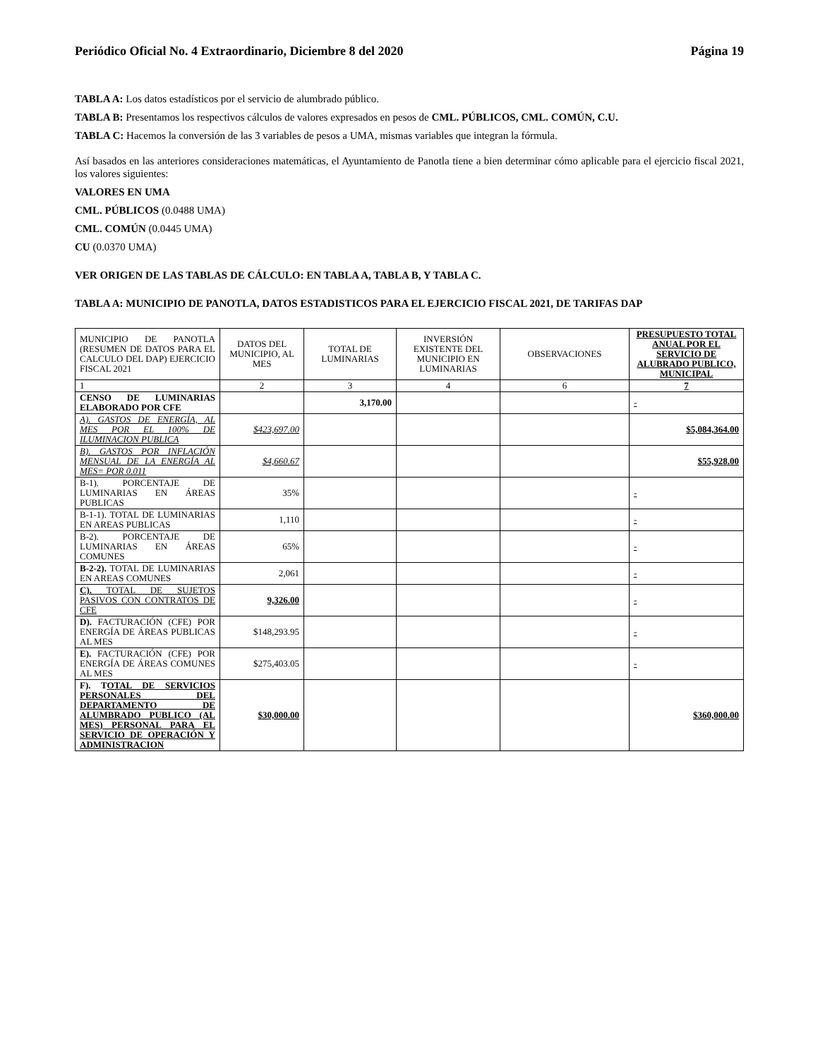Periódico Oficial No. 4 Extraordinario, Diciembre 8 del 2020 Página 19
TABLA A: Los datos estadísticos por el servicio de alumbrado público.
TABLA B: Presentamos los respectivos cálculos de valores expresados en pesos de CML. PÚBLICOS, CML. COMÚN, C.U.
TABLA C: Hacemos la conversión de las 3 variables de pesos a UMA, mismas variables que integran la fórmula.
Así basados en las anteriores consideraciones matemáticas, el Ayuntamiento de Panotla tiene a bien determinar cómo aplicable para el ejercicio fiscal 2021, los valores siguientes:
VALORES EN UMA
CML. PÚBLICOS (0.0488 UMA)
CML. COMÚN (0.0445 UMA)
CU (0.0370 UMA)
VER ORIGEN DE LAS TABLAS DE CÁLCULO: EN TABLA A, TABLA B, Y TABLA C.
TABLA A: MUNICIPIO DE PANOTLA, DATOS ESTADISTICOS PARA EL EJERCICIO FISCAL 2021, DE TARIFAS DAP
| MUNICIPIO DE PANOTLA (RESUMEN DE DATOS PARA EL CALCULO DEL DAP) EJERCICIO FISCAL 2021 | DATOS DEL MUNICIPIO, AL MES | TOTAL DE LUMINARIAS | INVERSIÓN EXISTENTE DEL MUNICIPIO EN LUMINARIAS | OBSERVACIONES | PRESUPUESTO TOTAL ANUAL POR EL SERVICIO DE ALUBRADO PUBLICO, MUNICIPAL |
| --- | --- | --- | --- | --- | --- |
| 1 | 2 | 3 | 4 | 6 | 7 |
| CENSO DE LUMINARIAS ELABORADO POR CFE | | 3,170.00 | | | - |
| A). GASTOS DE ENERGÍA, AL MES POR EL 100% DE ILUMINACION PUBLICA | $423,697.00 | | | | $5,084,364.00 |
| B). GASTOS POR INFLACIÓN MENSUAL DE LA ENERGÍA AL MES= POR 0.011 | $4,660.67 | | | | $55,928.00 |
| B-1). PORCENTAJE DE LUMINARIAS EN ÁREAS PUBLICAS | 35% | | | | - |
| B-1-1). TOTAL DE LUMINARIAS EN AREAS PUBLICAS | 1,110 | | | | - |
| B-2). PORCENTAJE DE LUMINARIAS EN ÁREAS COMUNES | 65% | | | | - |
| B-2-2). TOTAL DE LUMINARIAS EN AREAS COMUNES | 2,061 | | | | - |
| C). TOTAL DE SUJETOS PASIVOS CON CONTRATOS DE CFE | 9,326.00 | | | | - |
| D). FACTURACIÓN (CFE) POR ENERGÍA DE ÁREAS PUBLICAS AL MES | $148,293.95 | | | | - |
| E). FACTURACIÓN (CFE) POR ENERGÍA DE ÁREAS COMUNES AL MES | $275,403.05 | | | | - |
| F). T OTAL DE SERVICIOS PERSONALES DEL DEPARTAMENTO DE ALUMBRADO PUBLICO (AL MES) PERSONAL PARA EL SERVICIO DE OPERACIÓN Y ADMINISTRACION | $30,000.00 | | | | $360,000.00 |